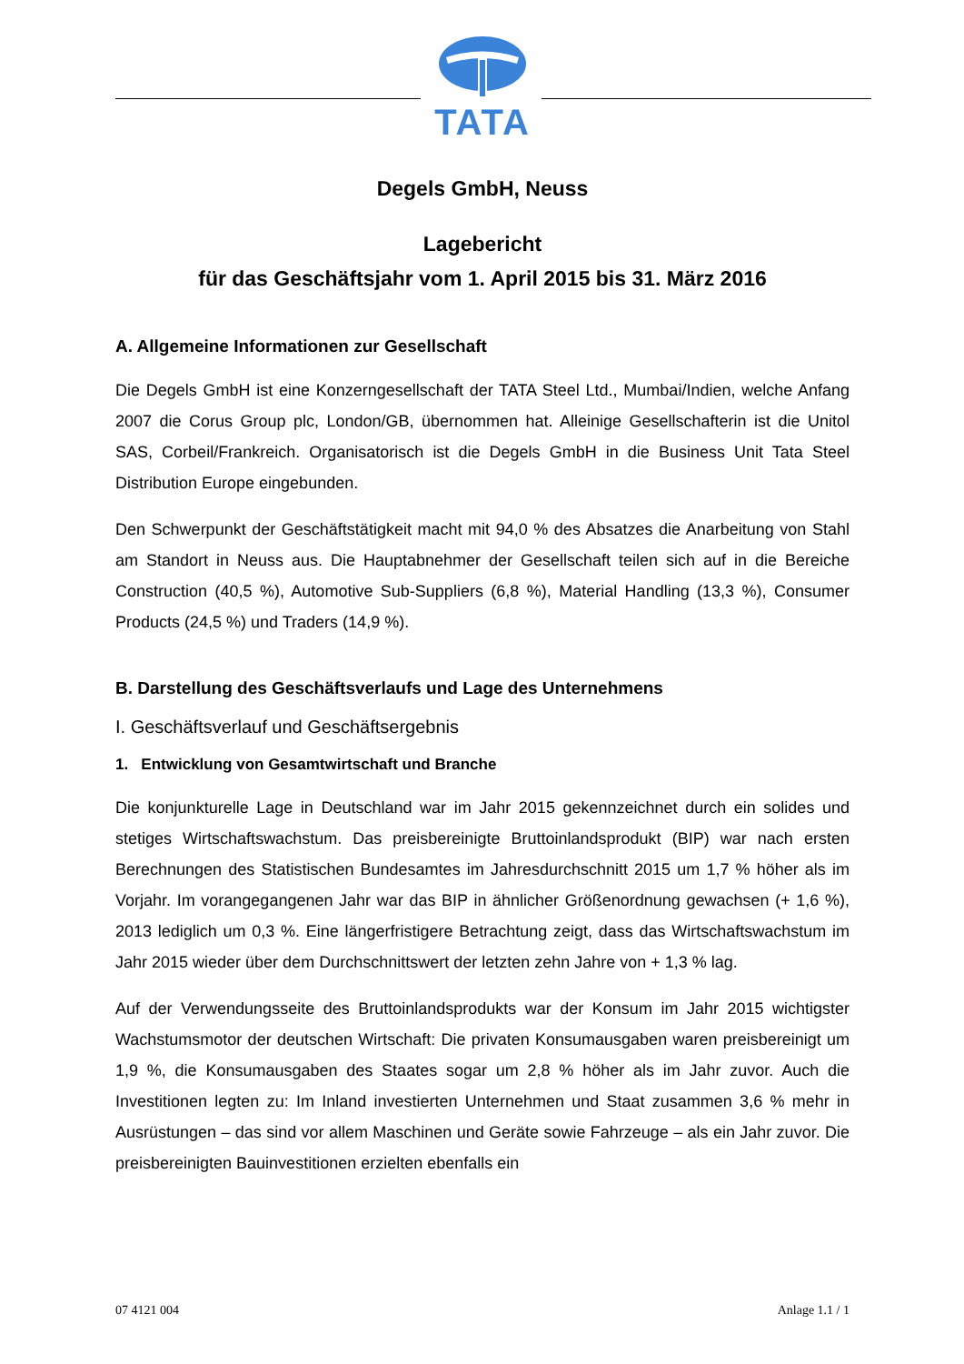TATA
Degels GmbH, Neuss
Lagebericht
für das Geschäftsjahr vom 1. April 2015 bis 31. März 2016
A. Allgemeine Informationen zur Gesellschaft
Die Degels GmbH ist eine Konzerngesellschaft der TATA Steel Ltd., Mumbai/Indien, welche Anfang 2007 die Corus Group plc, London/GB, übernommen hat. Alleinige Gesellschafterin ist die Unitol SAS, Corbeil/Frankreich. Organisatorisch ist die Degels GmbH in die Business Unit Tata Steel Distribution Europe eingebunden.
Den Schwerpunkt der Geschäftstätigkeit macht mit 94,0 % des Absatzes die Anarbeitung von Stahl am Standort in Neuss aus. Die Hauptabnehmer der Gesellschaft teilen sich auf in die Bereiche Construction (40,5 %), Automotive Sub-Suppliers (6,8 %), Material Handling (13,3 %), Consumer Products (24,5 %) und Traders (14,9 %).
B. Darstellung des Geschäftsverlaufs und Lage des Unternehmens
I. Geschäftsverlauf und Geschäftsergebnis
1. Entwicklung von Gesamtwirtschaft und Branche
Die konjunkturelle Lage in Deutschland war im Jahr 2015 gekennzeichnet durch ein solides und stetiges Wirtschaftswachstum. Das preisbereinigte Bruttoinlandsprodukt (BIP) war nach ersten Berechnungen des Statistischen Bundesamtes im Jahresdurchschnitt 2015 um 1,7 % höher als im Vorjahr. Im vorangegangenen Jahr war das BIP in ähnlicher Größenordnung gewachsen (+ 1,6 %), 2013 lediglich um 0,3 %. Eine längerfristigere Betrachtung zeigt, dass das Wirtschaftswachstum im Jahr 2015 wieder über dem Durchschnittswert der letzten zehn Jahre von + 1,3 % lag.
Auf der Verwendungsseite des Bruttoinlandsprodukts war der Konsum im Jahr 2015 wichtigster Wachstumsmotor der deutschen Wirtschaft: Die privaten Konsumausgaben waren preisbereinigt um 1,9 %, die Konsumausgaben des Staates sogar um 2,8 % höher als im Jahr zuvor. Auch die Investitionen legten zu: Im Inland investierten Unternehmen und Staat zusammen 3,6 % mehr in Ausrüstungen – das sind vor allem Maschinen und Geräte sowie Fahrzeuge – als ein Jahr zuvor. Die preisbereinigten Bauinvestitionen erzielten ebenfalls ein
07 4121 004 Anlage 1.1 / 1